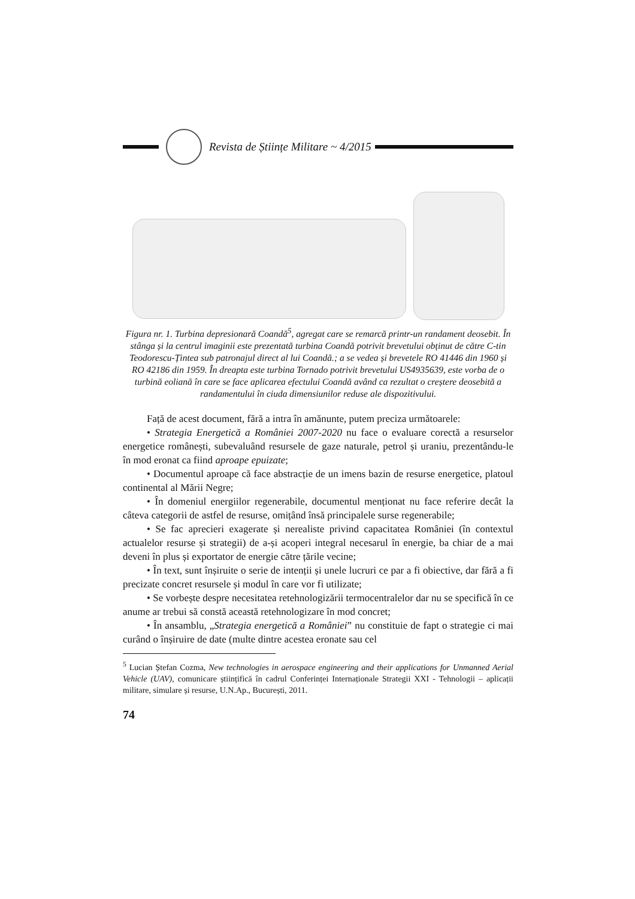Revista de Științe Militare ~ 4/2015
Figura nr. 1. Turbina depresionară Coandă<sup>5</sup>, agregat care se remarcă printr-un randament deosebit. În stânga și la centrul imaginii este prezentată turbina Coandă potrivit brevetului obținut de către C-tin Teodorescu-Țintea sub patronajul direct al lui Coandă.; a se vedea și brevetele RO 41446 din 1960 și RO 42186 din 1959. În dreapta este turbina Tornado potrivit brevetului US4935639, este vorba de o turbină eoliană în care se face aplicarea efectului Coandă având ca rezultat o creștere deosebită a randamentului în ciuda dimensiunilor reduse ale dispozitivului.
Față de acest document, fără a intra în amănunte, putem preciza următoarele:
• Strategia Energetică a României 2007-2020 nu face o evaluare corectă a resurselor energetice românești, subevaluând resursele de gaze naturale, petrol și uraniu, prezentându-le în mod eronat ca fiind aproape epuizate;
• Documentul aproape că face abstracție de un imens bazin de resurse energetice, platoul continental al Mării Negre;
• În domeniul energiilor regenerabile, documentul menționat nu face referire decât la câteva categorii de astfel de resurse, omițând însă principalele surse regenerabile;
• Se fac aprecieri exagerate și nerealiste privind capacitatea României (în contextul actualelor resurse și strategii) de a-și acoperi integral necesarul în energie, ba chiar de a mai deveni în plus și exportator de energie către țările vecine;
• În text, sunt înșiruite o serie de intenții și unele lucruri ce par a fi obiective, dar fără a fi precizate concret resursele și modul în care vor fi utilizate;
• Se vorbește despre necesitatea retehnologizării termocentralelor dar nu se specifică în ce anume ar trebui să constă această retehnologizare în mod concret;
• În ansamblu, „Strategia energetică a României” nu constituie de fapt o strategie ci mai curând o înșiruire de date (multe dintre acestea eronate sau cel
<sup>5</sup> Lucian Ștefan Cozma, New technologies in aerospace engineering and their applications for Unmanned Aerial Vehicle (UAV), comunicare științifică în cadrul Conferinței Internaționale Strategii XXI - Tehnologii – aplicații militare, simulare și resurse, U.N.Ap., București, 2011.
74